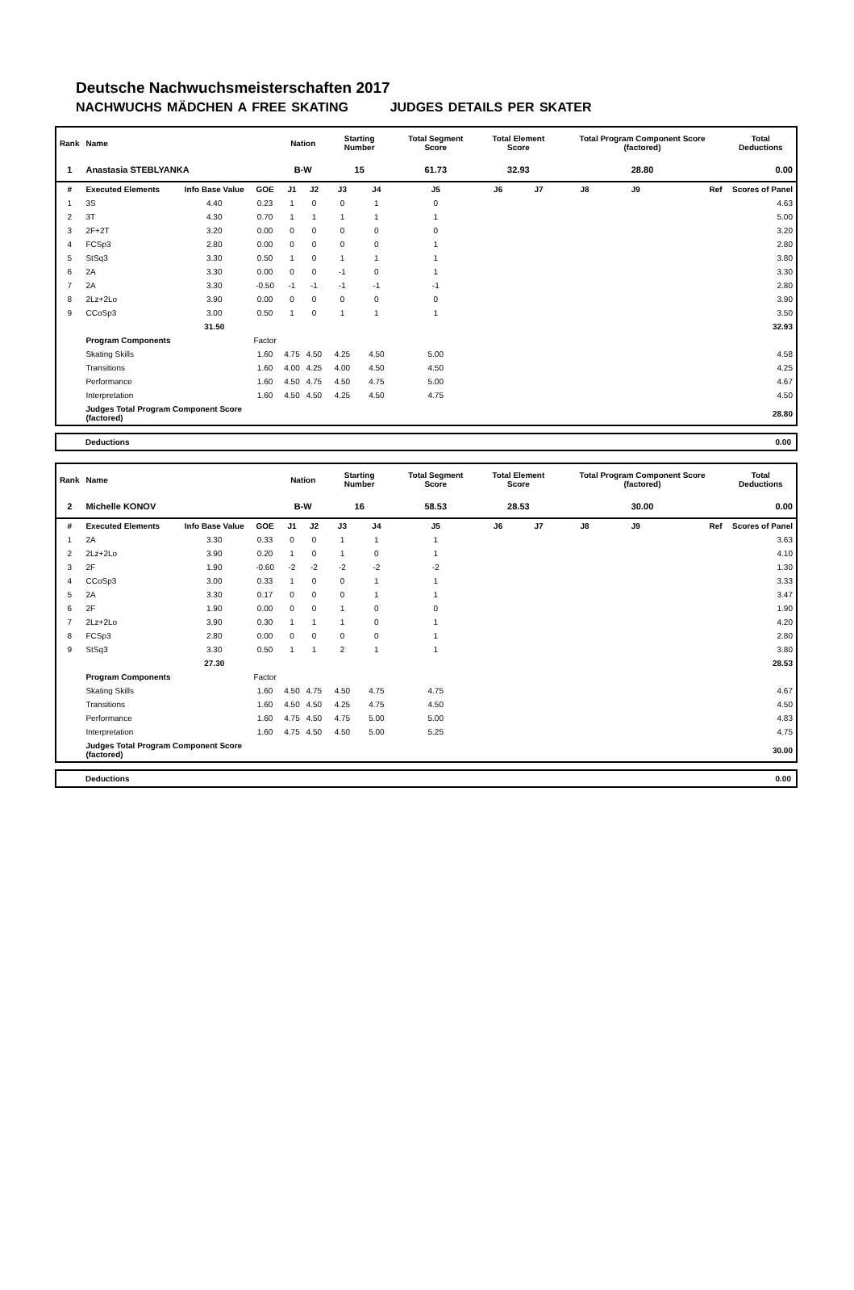Deutsche Nachwuchsmeisterschaften 2017
NACHWUCHS MÄDCHEN A FREE SKATING JUDGES DETAILS PER SKATER
| Rank | Name | | | Nation | | Starting Number | | Total Segment Score | Total Element Score | | Total Program Component Score (factored) | | | Total Deductions |
| --- | --- | --- | --- | --- | --- | --- | --- | --- | --- | --- | --- | --- | --- | --- |
| 1 | Anastasia STEBLYANKA | | | B-W | | 15 | | 61.73 | 32.93 | | 28.80 | | | 0.00 |
| # | Executed Elements | Info Base Value | GOE | J1 | J2 | J3 | J4 | J5 | J6 | J7 | J8 | J9 | Ref | Scores of Panel |
| 1 | 3S | 4.40 | 0.23 | 1 | 0 | 0 | 1 | 0 | | | | | | 4.63 |
| 2 | 3T | 4.30 | 0.70 | 1 | 1 | 1 | 1 | 1 | | | | | | 5.00 |
| 3 | 2F+2T | 3.20 | 0.00 | 0 | 0 | 0 | 0 | 0 | | | | | | 3.20 |
| 4 | FCSp3 | 2.80 | 0.00 | 0 | 0 | 0 | 0 | 1 | | | | | | 2.80 |
| 5 | StSq3 | 3.30 | 0.50 | 1 | 0 | 1 | 1 | 1 | | | | | | 3.80 |
| 6 | 2A | 3.30 | 0.00 | 0 | 0 | -1 | 0 | 1 | | | | | | 3.30 |
| 7 | 2A | 3.30 | -0.50 | -1 | -1 | -1 | -1 | -1 | | | | | | 2.80 |
| 8 | 2Lz+2Lo | 3.90 | 0.00 | 0 | 0 | 0 | 0 | 0 | | | | | | 3.90 |
| 9 | CCoSp3 | 3.00 | 0.50 | 1 | 0 | 1 | 1 | 1 | | | | | | 3.50 |
| | | 31.50 | | | | | | | | | | | | 32.93 |
| | Program Components | | Factor | | | | | | | | | | | |
| | Skating Skills | | 1.60 | 4.75 | 4.50 | 4.25 | 4.50 | 5.00 | | | | | | 4.58 |
| | Transitions | | 1.60 | 4.00 | 4.25 | 4.00 | 4.50 | 4.50 | | | | | | 4.25 |
| | Performance | | 1.60 | 4.50 | 4.75 | 4.50 | 4.75 | 5.00 | | | | | | 4.67 |
| | Interpretation | | 1.60 | 4.50 | 4.50 | 4.25 | 4.50 | 4.75 | | | | | | 4.50 |
| | Judges Total Program Component Score (factored) | | | | | | | | | | | | | 28.80 |
Deductions 0.00
| Rank | Name | | | Nation | | Starting Number | | Total Segment Score | Total Element Score | | Total Program Component Score (factored) | | | Total Deductions |
| --- | --- | --- | --- | --- | --- | --- | --- | --- | --- | --- | --- | --- | --- | --- |
| 2 | Michelle KONOV | | | B-W | | 16 | | 58.53 | 28.53 | | 30.00 | | | 0.00 |
| # | Executed Elements | Info Base Value | GOE | J1 | J2 | J3 | J4 | J5 | J6 | J7 | J8 | J9 | Ref | Scores of Panel |
| 1 | 2A | 3.30 | 0.33 | 0 | 0 | 1 | 1 | 1 | | | | | | 3.63 |
| 2 | 2Lz+2Lo | 3.90 | 0.20 | 1 | 0 | 1 | 0 | 1 | | | | | | 4.10 |
| 3 | 2F | 1.90 | -0.60 | -2 | -2 | -2 | -2 | -2 | | | | | | 1.30 |
| 4 | CCoSp3 | 3.00 | 0.33 | 1 | 0 | 0 | 1 | 1 | | | | | | 3.33 |
| 5 | 2A | 3.30 | 0.17 | 0 | 0 | 0 | 1 | 1 | | | | | | 3.47 |
| 6 | 2F | 1.90 | 0.00 | 0 | 0 | 1 | 0 | 0 | | | | | | 1.90 |
| 7 | 2Lz+2Lo | 3.90 | 0.30 | 1 | 1 | 1 | 0 | 1 | | | | | | 4.20 |
| 8 | FCSp3 | 2.80 | 0.00 | 0 | 0 | 0 | 0 | 1 | | | | | | 2.80 |
| 9 | StSq3 | 3.30 | 0.50 | 1 | 1 | 2 | 1 | 1 | | | | | | 3.80 |
| | | 27.30 | | | | | | | | | | | | 28.53 |
| | Program Components | | Factor | | | | | | | | | | | |
| | Skating Skills | | 1.60 | 4.50 | 4.75 | 4.50 | 4.75 | 4.75 | | | | | | 4.67 |
| | Transitions | | 1.60 | 4.50 | 4.50 | 4.25 | 4.75 | 4.50 | | | | | | 4.50 |
| | Performance | | 1.60 | 4.75 | 4.50 | 4.75 | 5.00 | 5.00 | | | | | | 4.83 |
| | Interpretation | | 1.60 | 4.75 | 4.50 | 4.50 | 5.00 | 5.25 | | | | | | 4.75 |
| | Judges Total Program Component Score (factored) | | | | | | | | | | | | | 30.00 |
Deductions 0.00